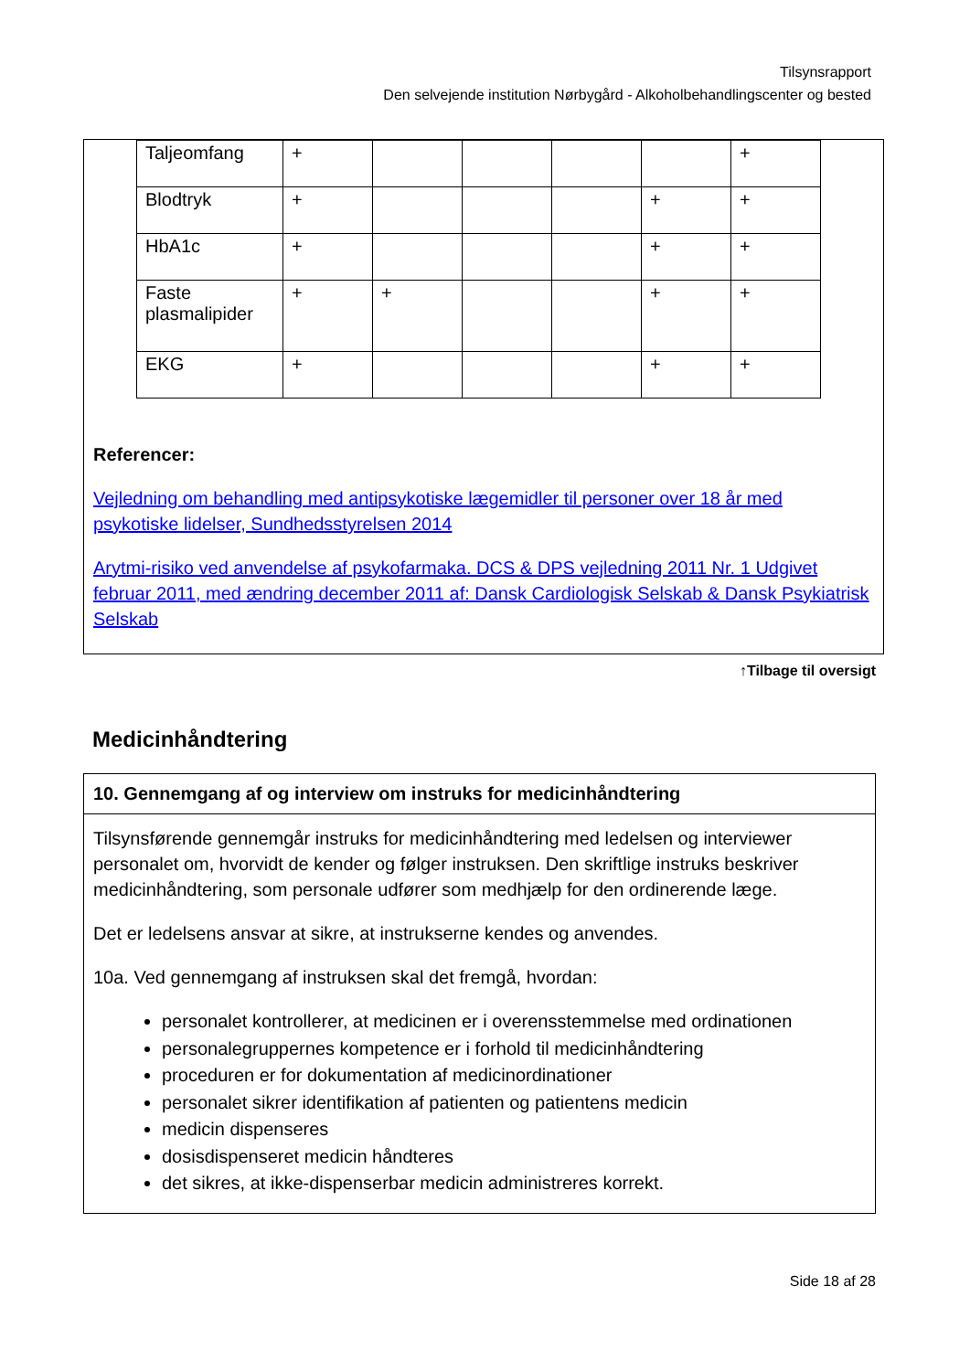Tilsynsrapport
Den selvejende institution Nørbygård - Alkoholbehandlingscenter og bested
| Taljeomfang | + | | | | | + |
| Blodtryk | + | | | | + | + |
| HbA1c | + | | | | + | + |
| Faste plasmalipider | + | + | | | + | + |
| EKG | + | | | | + | + |
Referencer:
Vejledning om behandling med antipsykotiske lægemidler til personer over 18 år med psykotiske lidelser, Sundhedsstyrelsen 2014
Arytmi-risiko ved anvendelse af psykofarmaka. DCS & DPS vejledning 2011 Nr. 1 Udgivet februar 2011, med ændring december 2011 af: Dansk Cardiologisk Selskab & Dansk Psykiatrisk Selskab
↑Tilbage til oversigt
Medicinhåndtering
10. Gennemgang af og interview om instruks for medicinhåndtering
Tilsynsførende gennemgår instruks for medicinhåndtering med ledelsen og interviewer personalet om, hvorvidt de kender og følger instruksen. Den skriftlige instruks beskriver medicinhåndtering, som personale udfører som medhjælp for den ordinerende læge.
Det er ledelsens ansvar at sikre, at instrukserne kendes og anvendes.
10a. Ved gennemgang af instruksen skal det fremgå, hvordan:
personalet kontrollerer, at medicinen er i overensstemmelse med ordinationen
personalegruppernes kompetence er i forhold til medicinhåndtering
proceduren er for dokumentation af medicinordinationer
personalet sikrer identifikation af patienten og patientens medicin
medicin dispenseres
dosisdispenseret medicin håndteres
det sikres, at ikke-dispenserbar medicin administreres korrekt.
Side 18 af 28